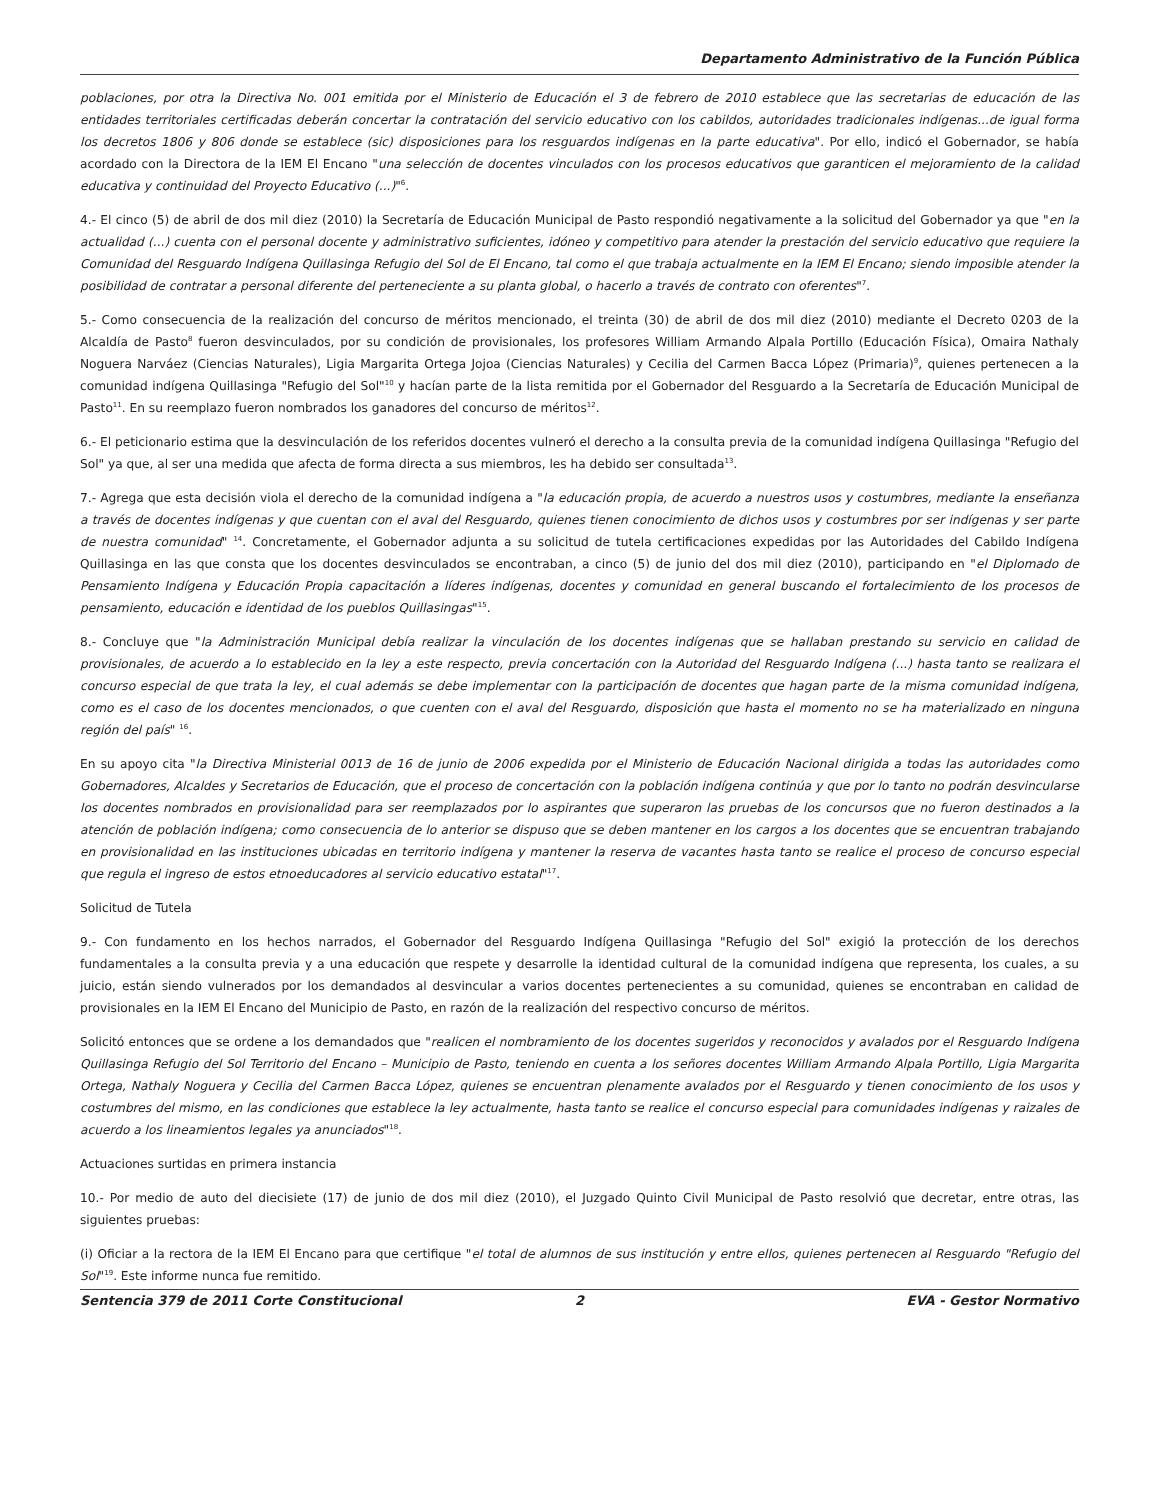Departamento Administrativo de la Función Pública
poblaciones, por otra la Directiva No. 001 emitida por el Ministerio de Educación el 3 de febrero de 2010 establece que las secretarias de educación de las entidades territoriales certificadas deberán concertar la contratación del servicio educativo con los cabildos, autoridades tradicionales indígenas...de igual forma los decretos 1806 y 806 donde se establece (sic) disposiciones para los resguardos indígenas en la parte educativa". Por ello, indicó el Gobernador, se había acordado con la Directora de la IEM El Encano "una selección de docentes vinculados con los procesos educativos que garanticen el mejoramiento de la calidad educativa y continuidad del Proyecto Educativo (...)"<sup>6</sup>.
4.- El cinco (5) de abril de dos mil diez (2010) la Secretaría de Educación Municipal de Pasto respondió negativamente a la solicitud del Gobernador ya que "en la actualidad (...) cuenta con el personal docente y administrativo suficientes, idóneo y competitivo para atender la prestación del servicio educativo que requiere la Comunidad del Resguardo Indígena Quillasinga Refugio del Sol de El Encano, tal como el que trabaja actualmente en la IEM El Encano; siendo imposible atender la posibilidad de contratar a personal diferente del perteneciente a su planta global, o hacerlo a través de contrato con oferentes"<sup>7</sup>.
5.- Como consecuencia de la realización del concurso de méritos mencionado, el treinta (30) de abril de dos mil diez (2010) mediante el Decreto 0203 de la Alcaldía de Pasto<sup>8</sup> fueron desvinculados, por su condición de provisionales, los profesores William Armando Alpala Portillo (Educación Física), Omaira Nathaly Noguera Narváez (Ciencias Naturales), Ligia Margarita Ortega Jojoa (Ciencias Naturales) y Cecilia del Carmen Bacca López (Primaria)<sup>9</sup>, quienes pertenecen a la comunidad indígena Quillasinga "Refugio del Sol"<sup>10</sup> y hacían parte de la lista remitida por el Gobernador del Resguardo a la Secretaría de Educación Municipal de Pasto<sup>11</sup>. En su reemplazo fueron nombrados los ganadores del concurso de méritos<sup>12</sup>.
6.- El peticionario estima que la desvinculación de los referidos docentes vulneró el derecho a la consulta previa de la comunidad indígena Quillasinga "Refugio del Sol" ya que, al ser una medida que afecta de forma directa a sus miembros, les ha debido ser consultada<sup>13</sup>.
7.- Agrega que esta decisión viola el derecho de la comunidad indígena a "la educación propia, de acuerdo a nuestros usos y costumbres, mediante la enseñanza a través de docentes indígenas y que cuentan con el aval del Resguardo, quienes tienen conocimiento de dichos usos y costumbres por ser indígenas y ser parte de nuestra comunidad" <sup>14</sup>. Concretamente, el Gobernador adjunta a su solicitud de tutela certificaciones expedidas por las Autoridades del Cabildo Indígena Quillasinga en las que consta que los docentes desvinculados se encontraban, a cinco (5) de junio del dos mil diez (2010), participando en "el Diplomado de Pensamiento Indígena y Educación Propia capacitación a líderes indígenas, docentes y comunidad en general buscando el fortalecimiento de los procesos de pensamiento, educación e identidad de los pueblos Quillasingas"<sup>15</sup>.
8.- Concluye que "la Administración Municipal debía realizar la vinculación de los docentes indígenas que se hallaban prestando su servicio en calidad de provisionales, de acuerdo a lo establecido en la ley a este respecto, previa concertación con la Autoridad del Resguardo Indígena (...) hasta tanto se realizara el concurso especial de que trata la ley, el cual además se debe implementar con la participación de docentes que hagan parte de la misma comunidad indígena, como es el caso de los docentes mencionados, o que cuenten con el aval del Resguardo, disposición que hasta el momento no se ha materializado en ninguna región del país" <sup>16</sup>.
En su apoyo cita "la Directiva Ministerial 0013 de 16 de junio de 2006 expedida por el Ministerio de Educación Nacional dirigida a todas las autoridades como Gobernadores, Alcaldes y Secretarios de Educación, que el proceso de concertación con la población indígena continúa y que por lo tanto no podrán desvincularse los docentes nombrados en provisionalidad para ser reemplazados por lo aspirantes que superaron las pruebas de los concursos que no fueron destinados a la atención de población indígena; como consecuencia de lo anterior se dispuso que se deben mantener en los cargos a los docentes que se encuentran trabajando en provisionalidad en las instituciones ubicadas en territorio indígena y mantener la reserva de vacantes hasta tanto se realice el proceso de concurso especial que regula el ingreso de estos etnoeducadores al servicio educativo estatal"<sup>17</sup>.
Solicitud de Tutela
9.- Con fundamento en los hechos narrados, el Gobernador del Resguardo Indígena Quillasinga "Refugio del Sol" exigió la protección de los derechos fundamentales a la consulta previa y a una educación que respete y desarrolle la identidad cultural de la comunidad indígena que representa, los cuales, a su juicio, están siendo vulnerados por los demandados al desvincular a varios docentes pertenecientes a su comunidad, quienes se encontraban en calidad de provisionales en la IEM El Encano del Municipio de Pasto, en razón de la realización del respectivo concurso de méritos.
Solicitó entonces que se ordene a los demandados que "realicen el nombramiento de los docentes sugeridos y reconocidos y avalados por el Resguardo Indígena Quillasinga Refugio del Sol Territorio del Encano – Municipio de Pasto, teniendo en cuenta a los señores docentes William Armando Alpala Portillo, Ligia Margarita Ortega, Nathaly Noguera y Cecilia del Carmen Bacca López, quienes se encuentran plenamente avalados por el Resguardo y tienen conocimiento de los usos y costumbres del mismo, en las condiciones que establece la ley actualmente, hasta tanto se realice el concurso especial para comunidades indígenas y raizales de acuerdo a los lineamientos legales ya anunciados"<sup>18</sup>.
Actuaciones surtidas en primera instancia
10.- Por medio de auto del diecisiete (17) de junio de dos mil diez (2010), el Juzgado Quinto Civil Municipal de Pasto resolvió que decretar, entre otras, las siguientes pruebas:
(i) Oficiar a la rectora de la IEM El Encano para que certifique "el total de alumnos de sus institución y entre ellos, quienes pertenecen al Resguardo "Refugio del Sol"<sup>19</sup>. Este informe nunca fue remitido.
Sentencia 379 de 2011 Corte Constitucional
2 EVA - Gestor Normativo